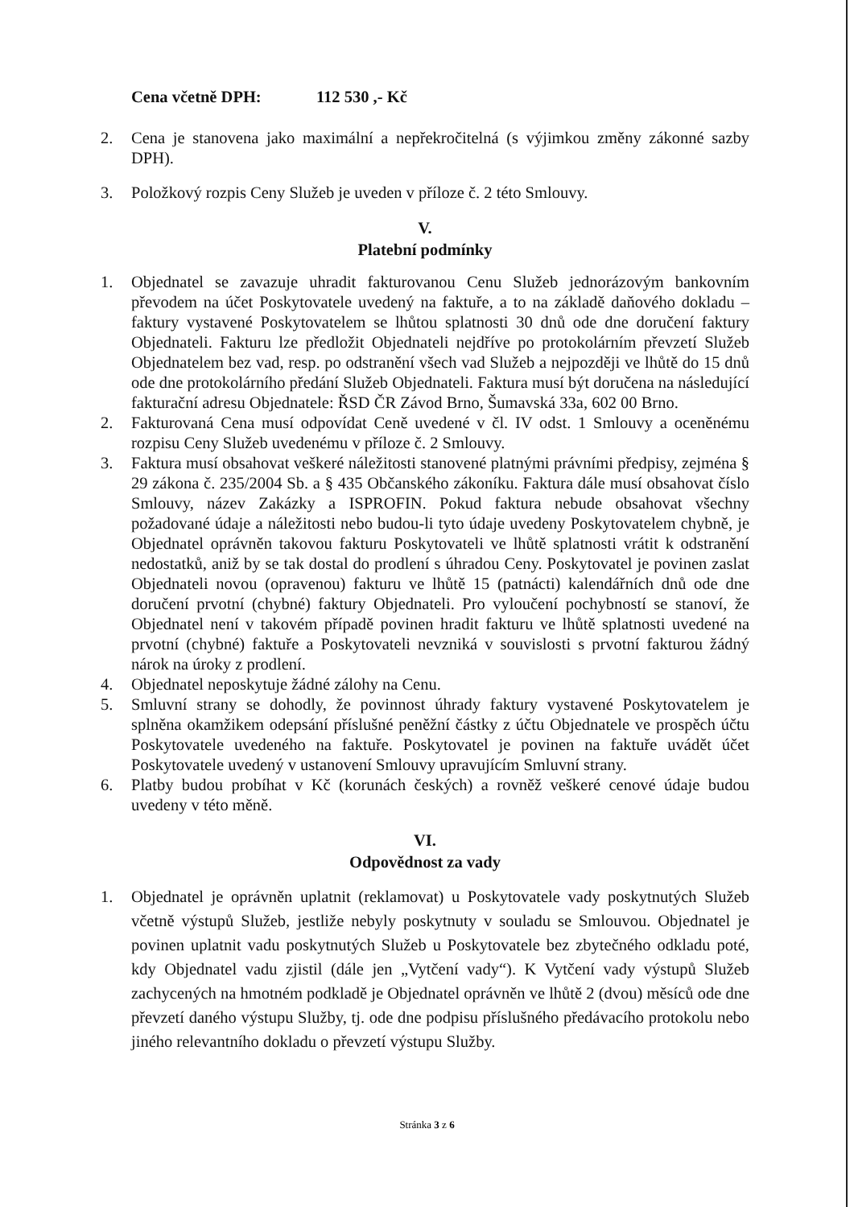Cena včetně DPH: 112 530 ,- Kč
2. Cena je stanovena jako maximální a nepřekročitelná (s výjimkou změny zákonné sazby DPH).
3. Položkový rozpis Ceny Služeb je uveden v příloze č. 2 této Smlouvy.
V.
Platební podmínky
1. Objednatel se zavazuje uhradit fakturovanou Cenu Služeb jednorázovým bankovním převodem na účet Poskytovatele uvedený na faktuře, a to na základě daňového dokladu – faktury vystavené Poskytovatelem se lhůtou splatnosti 30 dnů ode dne doručení faktury Objednateli. Fakturu lze předložit Objednateli nejdříve po protokolárním převzetí Služeb Objednatelem bez vad, resp. po odstranění všech vad Služeb a nejpozději ve lhůtě do 15 dnů ode dne protokolárního předání Služeb Objednateli. Faktura musí být doručena na následující fakturační adresu Objednatele: ŘSD ČR Závod Brno, Šumavská 33a, 602 00 Brno.
2. Fakturovaná Cena musí odpovídat Ceně uvedené v čl. IV odst. 1 Smlouvy a oceněnému rozpisu Ceny Služeb uvedenému v příloze č. 2 Smlouvy.
3. Faktura musí obsahovat veškeré náležitosti stanovené platnými právními předpisy, zejména § 29 zákona č. 235/2004 Sb. a § 435 Občanského zákoníku. Faktura dále musí obsahovat číslo Smlouvy, název Zakázky a ISPROFIN. Pokud faktura nebude obsahovat všechny požadované údaje a náležitosti nebo budou-li tyto údaje uvedeny Poskytovatelem chybně, je Objednatel oprávněn takovou fakturu Poskytovateli ve lhůtě splatnosti vrátit k odstranění nedostatků, aniž by se tak dostal do prodlení s úhradou Ceny. Poskytovatel je povinen zaslat Objednateli novou (opravenou) fakturu ve lhůtě 15 (patnácti) kalendářních dnů ode dne doručení prvotní (chybné) faktury Objednateli. Pro vyloučení pochybností se stanoví, že Objednatel není v takovém případě povinen hradit fakturu ve lhůtě splatnosti uvedené na prvotní (chybné) faktuře a Poskytovateli nevzniká v souvislosti s prvotní fakturou žádný nárok na úroky z prodlení.
4. Objednatel neposkytuje žádné zálohy na Cenu.
5. Smluvní strany se dohodly, že povinnost úhrady faktury vystavené Poskytovatelem je splněna okamžikem odepsání příslušné peněžní částky z účtu Objednatele ve prospěch účtu Poskytovatele uvedeného na faktuře. Poskytovatel je povinen na faktuře uvádět účet Poskytovatele uvedený v ustanovení Smlouvy upravujícím Smluvní strany.
6. Platby budou probíhat v Kč (korunách českých) a rovněž veškeré cenové údaje budou uvedeny v této měně.
VI.
Odpovědnost za vady
1. Objednatel je oprávněn uplatnit (reklamovat) u Poskytovatele vady poskytnutých Služeb včetně výstupů Služeb, jestliže nebyly poskytnuty v souladu se Smlouvou. Objednatel je povinen uplatnit vadu poskytnutých Služeb u Poskytovatele bez zbytečného odkladu poté, kdy Objednatel vadu zjistil (dále jen „Vytčení vady“). K Vytčení vady výstupů Služeb zachycených na hmotném podkladě je Objednatel oprávněn ve lhůtě 2 (dvou) měsíců ode dne převzetí daného výstupu Služby, tj. ode dne podpisu příslušného předávacího protokolu nebo jiného relevantního dokladu o převzetí výstupu Služby.
Stránka 3 z 6